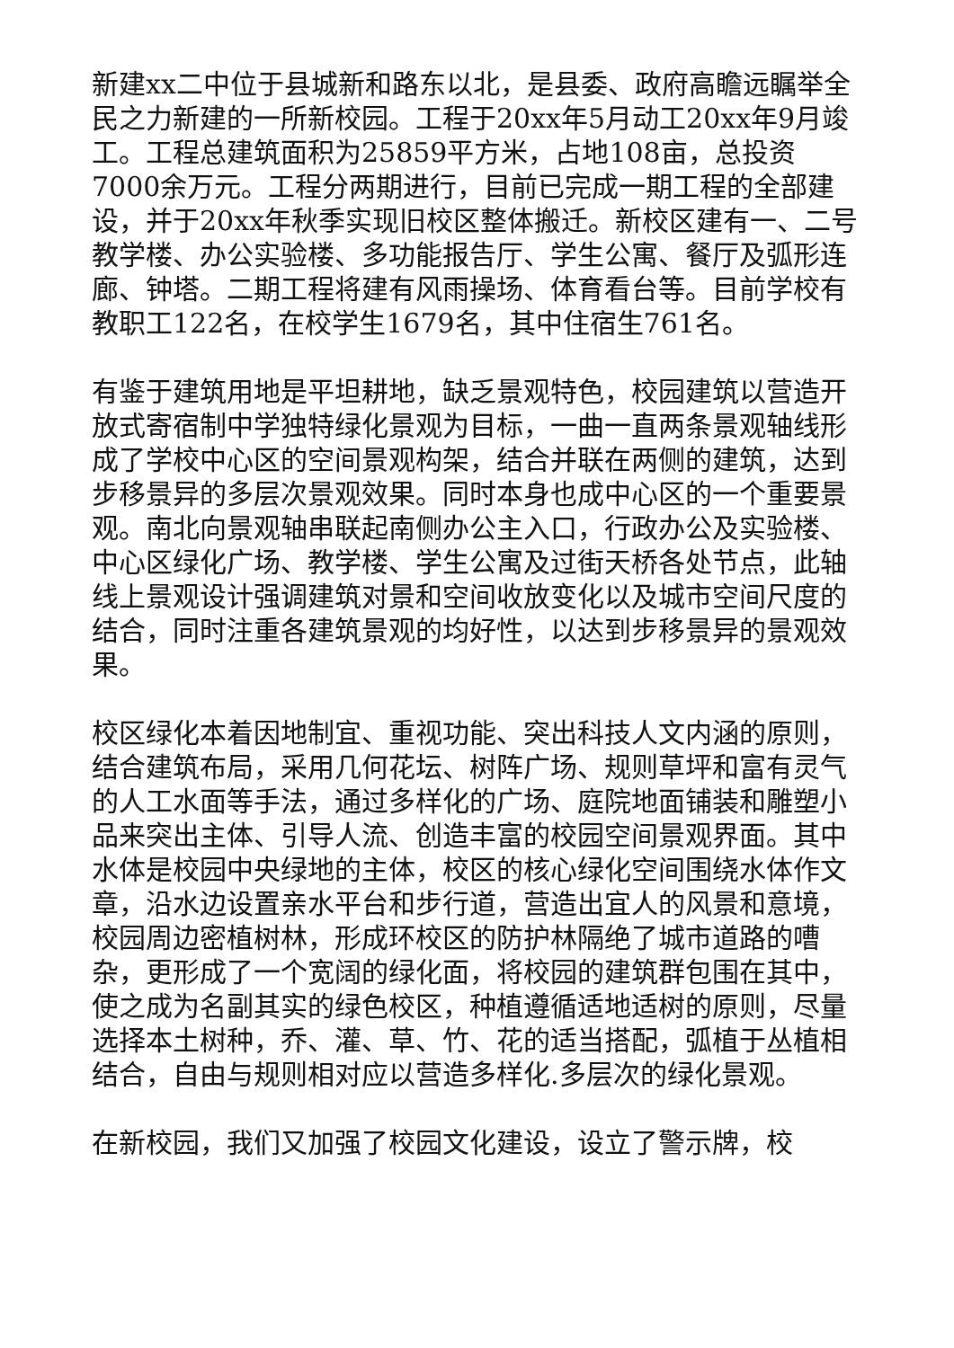新建xx二中位于县城新和路东以北，是县委、政府高瞻远瞩举全民之力新建的一所新校园。工程于20xx年5月动工20xx年9月竣工。工程总建筑面积为25859平方米，占地108亩，总投资7000余万元。工程分两期进行，目前已完成一期工程的全部建设，并于20xx年秋季实现旧校区整体搬迁。新校区建有一、二号教学楼、办公实验楼、多功能报告厅、学生公寓、餐厅及弧形连廊、钟塔。二期工程将建有风雨操场、体育看台等。目前学校有教职工122名，在校学生1679名，其中住宿生761名。
有鉴于建筑用地是平坦耕地，缺乏景观特色，校园建筑以营造开放式寄宿制中学独特绿化景观为目标，一曲一直两条景观轴线形成了学校中心区的空间景观构架，结合并联在两侧的建筑，达到步移景异的多层次景观效果。同时本身也成中心区的一个重要景观。南北向景观轴串联起南侧办公主入口，行政办公及实验楼、中心区绿化广场、教学楼、学生公寓及过街天桥各处节点，此轴线上景观设计强调建筑对景和空间收放变化以及城市空间尺度的结合，同时注重各建筑景观的均好性，以达到步移景异的景观效果。
校区绿化本着因地制宜、重视功能、突出科技人文内涵的原则，结合建筑布局，采用几何花坛、树阵广场、规则草坪和富有灵气的人工水面等手法，通过多样化的广场、庭院地面铺装和雕塑小品来突出主体、引导人流、创造丰富的校园空间景观界面。其中水体是校园中央绿地的主体，校区的核心绿化空间围绕水体作文章，沿水边设置亲水平台和步行道，营造出宜人的风景和意境，校园周边密植树林，形成环校区的防护林隔绝了城市道路的嘈杂，更形成了一个宽阔的绿化面，将校园的建筑群包围在其中，使之成为名副其实的绿色校区，种植遵循适地适树的原则，尽量选择本土树种，乔、灌、草、竹、花的适当搭配，弧植于丛植相结合，自由与规则相对应以营造多样化.多层次的绿化景观。
在新校园，我们又加强了校园文化建设，设立了警示牌，校